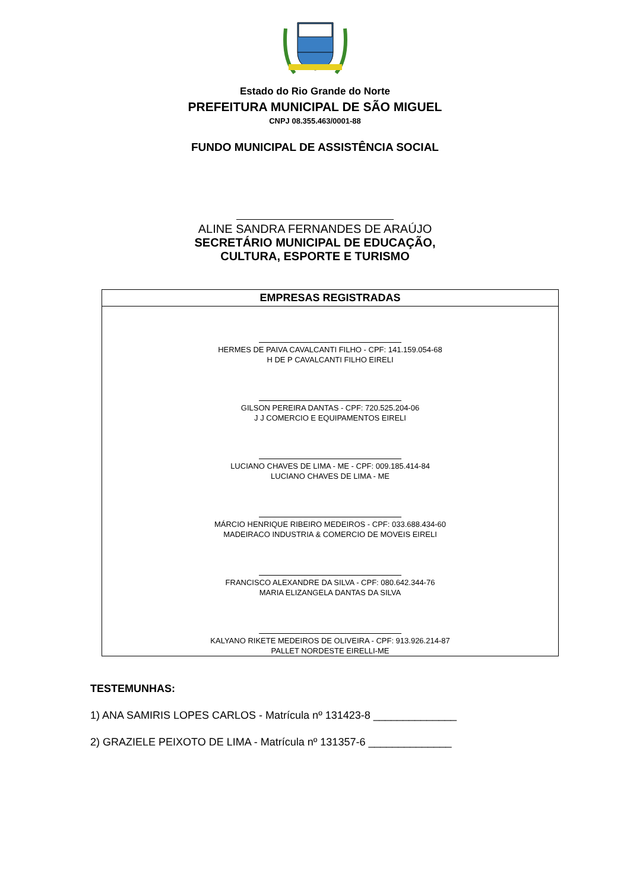Estado do Rio Grande do Norte
PREFEITURA MUNICIPAL DE SÃO MIGUEL
CNPJ 08.355.463/0001-88
FUNDO MUNICIPAL DE ASSISTÊNCIA SOCIAL
ALINE SANDRA FERNANDES DE ARAÚJO
SECRETÁRIO MUNICIPAL DE EDUCAÇÃO,
CULTURA, ESPORTE E TURISMO
| EMPRESAS REGISTRADAS |
| --- |
| HERMES DE PAIVA CAVALCANTI FILHO - CPF: 141.159.054-68 H DE P CAVALCANTI FILHO EIRELI |
| GILSON PEREIRA DANTAS - CPF: 720.525.204-06 J J COMERCIO E EQUIPAMENTOS EIRELI |
| LUCIANO CHAVES DE LIMA - ME - CPF: 009.185.414-84 LUCIANO CHAVES DE LIMA - ME |
| MÁRCIO HENRIQUE RIBEIRO MEDEIROS - CPF: 033.688.434-60 MADEIRACO INDUSTRIA & COMERCIO DE MOVEIS EIRELI |
| FRANCISCO ALEXANDRE DA SILVA - CPF: 080.642.344-76 MARIA ELIZANGELA DANTAS DA SILVA |
| KALYANO RIKETE MEDEIROS DE OLIVEIRA - CPF: 913.926.214-87 PALLET NORDESTE EIRELLI-ME |
TESTEMUNHAS:
1) ANA SAMIRIS LOPES CARLOS - Matrícula nº 131423-8 ______________
2) GRAZIELE PEIXOTO DE LIMA - Matrícula nº 131357-6 ______________